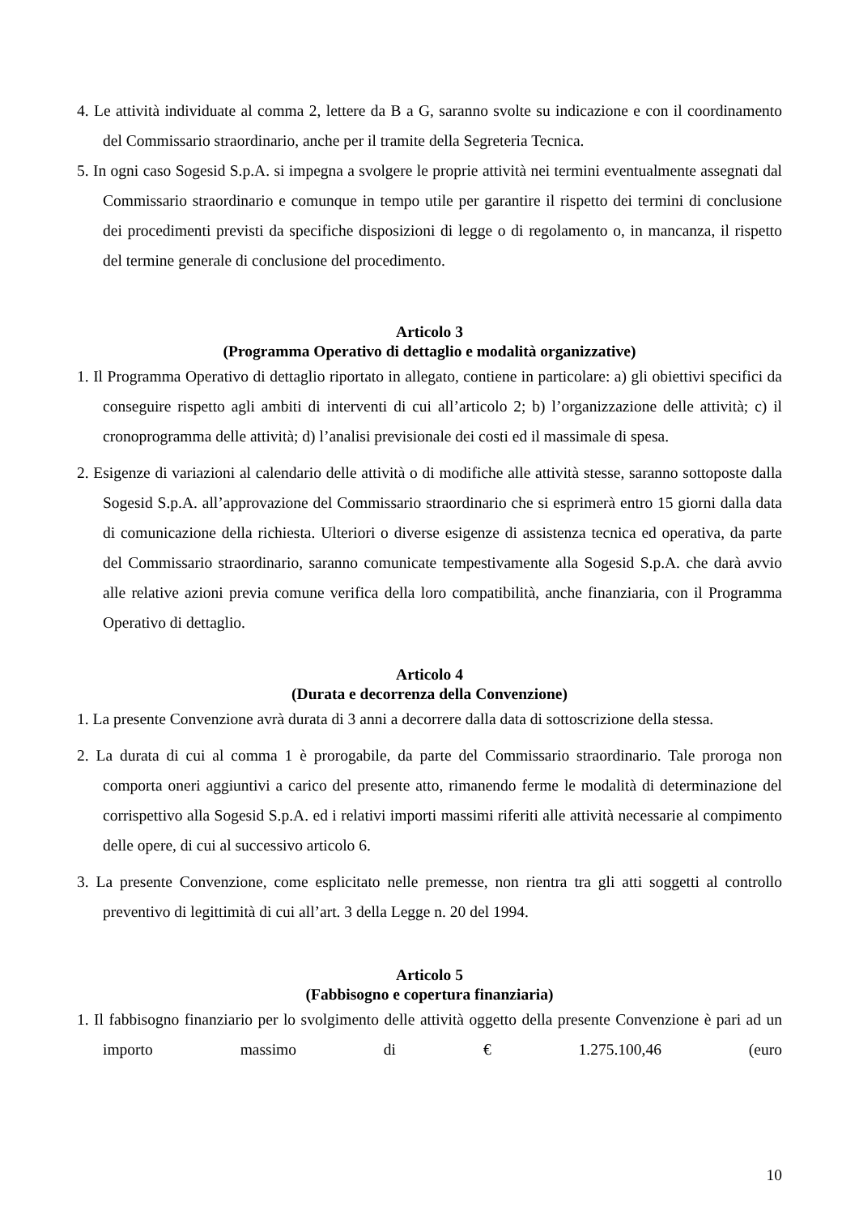4. Le attività individuate al comma 2, lettere da B a G, saranno svolte su indicazione e con il coordinamento del Commissario straordinario, anche per il tramite della Segreteria Tecnica.
5. In ogni caso Sogesid S.p.A. si impegna a svolgere le proprie attività nei termini eventualmente assegnati dal Commissario straordinario e comunque in tempo utile per garantire il rispetto dei termini di conclusione dei procedimenti previsti da specifiche disposizioni di legge o di regolamento o, in mancanza, il rispetto del termine generale di conclusione del procedimento.
Articolo 3
(Programma Operativo di dettaglio e modalità organizzative)
1. Il Programma Operativo di dettaglio riportato in allegato, contiene in particolare: a) gli obiettivi specifici da conseguire rispetto agli ambiti di interventi di cui all’articolo 2; b) l’organizzazione delle attività; c) il cronoprogramma delle attività; d) l’analisi previsionale dei costi ed il massimale di spesa.
2. Esigenze di variazioni al calendario delle attività o di modifiche alle attività stesse, saranno sottoposte dalla Sogesid S.p.A. all’approvazione del Commissario straordinario che si esprimerà entro 15 giorni dalla data di comunicazione della richiesta. Ulteriori o diverse esigenze di assistenza tecnica ed operativa, da parte del Commissario straordinario, saranno comunicate tempestivamente alla Sogesid S.p.A. che darà avvio alle relative azioni previa comune verifica della loro compatibilità, anche finanziaria, con il Programma Operativo di dettaglio.
Articolo 4
(Durata e decorrenza della Convenzione)
1. La presente Convenzione avrà durata di 3 anni a decorrere dalla data di sottoscrizione della stessa.
2. La durata di cui al comma 1 è prorogabile, da parte del Commissario straordinario. Tale proroga non comporta oneri aggiuntivi a carico del presente atto, rimanendo ferme le modalità di determinazione del corrispettivo alla Sogesid S.p.A. ed i relativi importi massimi riferiti alle attività necessarie al compimento delle opere, di cui al successivo articolo 6.
3. La presente Convenzione, come esplicitato nelle premesse, non rientra tra gli atti soggetti al controllo preventivo di legittimità di cui all’art. 3 della Legge n. 20 del 1994.
Articolo 5
(Fabbisogno e copertura finanziaria)
1. Il fabbisogno finanziario per lo svolgimento delle attività oggetto della presente Convenzione è pari ad un importo massimo di € 1.275.100,46 (euro
10